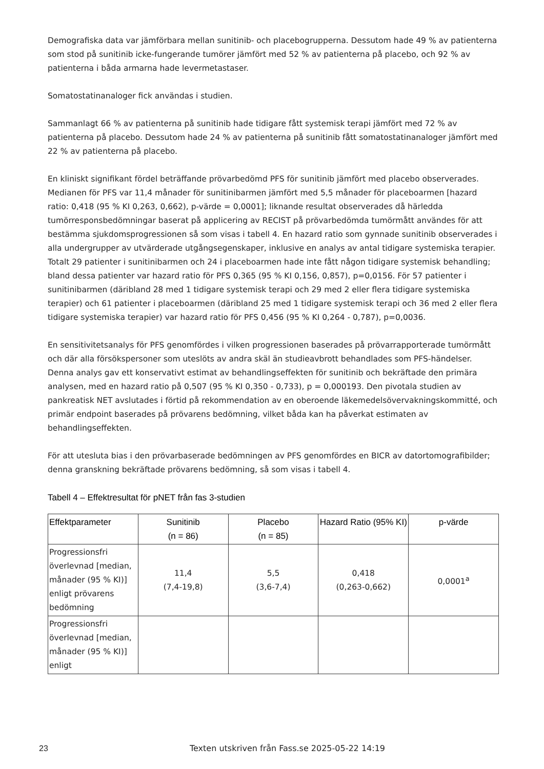Demografiska data var jämförbara mellan sunitinib- och placebogrupperna. Dessutom hade 49 % av patienterna som stod på sunitinib icke-fungerande tumörer jämfört med 52 % av patienterna på placebo, och 92 % av patienterna i båda armarna hade levermetastaser.
Somatostatinanaloger fick användas i studien.
Sammanlagt 66 % av patienterna på sunitinib hade tidigare fått systemisk terapi jämfört med 72 % av patienterna på placebo. Dessutom hade 24 % av patienterna på sunitinib fått somatostatinanaloger jämfört med 22 % av patienterna på placebo.
En kliniskt signifikant fördel beträffande prövarbedömd PFS för sunitinib jämfört med placebo observerades. Medianen för PFS var 11,4 månader för sunitinibarmen jämfört med 5,5 månader för placeboarmen [hazard ratio: 0,418 (95 % KI 0,263, 0,662), p-värde = 0,0001]; liknande resultat observerades då härledda tumörresponsbedömningar baserat på applicering av RECIST på prövarbedömda tumörmått användes för att bestämma sjukdomsprogressionen så som visas i tabell 4. En hazard ratio som gynnade sunitinib observerades i alla undergrupper av utvärderade utgångsegenskaper, inklusive en analys av antal tidigare systemiska terapier. Totalt 29 patienter i sunitinibarmen och 24 i placeboarmen hade inte fått någon tidigare systemisk behandling; bland dessa patienter var hazard ratio för PFS 0,365 (95 % KI 0,156, 0,857), p=0,0156. För 57 patienter i sunitinibarmen (däribland 28 med 1 tidigare systemisk terapi och 29 med 2 eller flera tidigare systemiska terapier) och 61 patienter i placeboarmen (däribland 25 med 1 tidigare systemisk terapi och 36 med 2 eller flera tidigare systemiska terapier) var hazard ratio för PFS 0,456 (95 % KI 0,264 - 0,787), p=0,0036.
En sensitivitetsanalys för PFS genomfördes i vilken progressionen baserades på prövarrapporterade tumörmått och där alla försökspersoner som uteslöts av andra skäl än studieavbrott behandlades som PFS-händelser. Denna analys gav ett konservativt estimat av behandlingseffekten för sunitinib och bekräftade den primära analysen, med en hazard ratio på 0,507 (95 % KI 0,350 - 0,733), p = 0,000193. Den pivotala studien av pankreatisk NET avslutades i förtid på rekommendation av en oberoende läkemedelsövervakningskommitté, och primär endpoint baserades på prövarens bedömning, vilket båda kan ha påverkat estimaten av behandlingseffekten.
För att utesluta bias i den prövarbaserade bedömningen av PFS genomfördes en BICR av datortomografibilder; denna granskning bekräftade prövarens bedömning, så som visas i tabell 4.
Tabell 4 – Effektresultat för pNET från fas 3-studien
| Effektparameter | Sunitinib (n = 86) | Placebo (n = 85) | Hazard Ratio (95% KI) | p-värde |
| --- | --- | --- | --- | --- |
| Progressionsfri överlevnad [median, månader (95 % KI)] enligt prövarens bedömning | 11,4 (7,4-19,8) | 5,5 (3,6-7,4) | 0,418 (0,263-0,662) | 0,0001<sup>a</sup> |
| Progressionsfri överlevnad [median, månader (95 % KI)] enligt | | | | |
23 Texten utskriven från Fass.se 2025-05-22 14:19